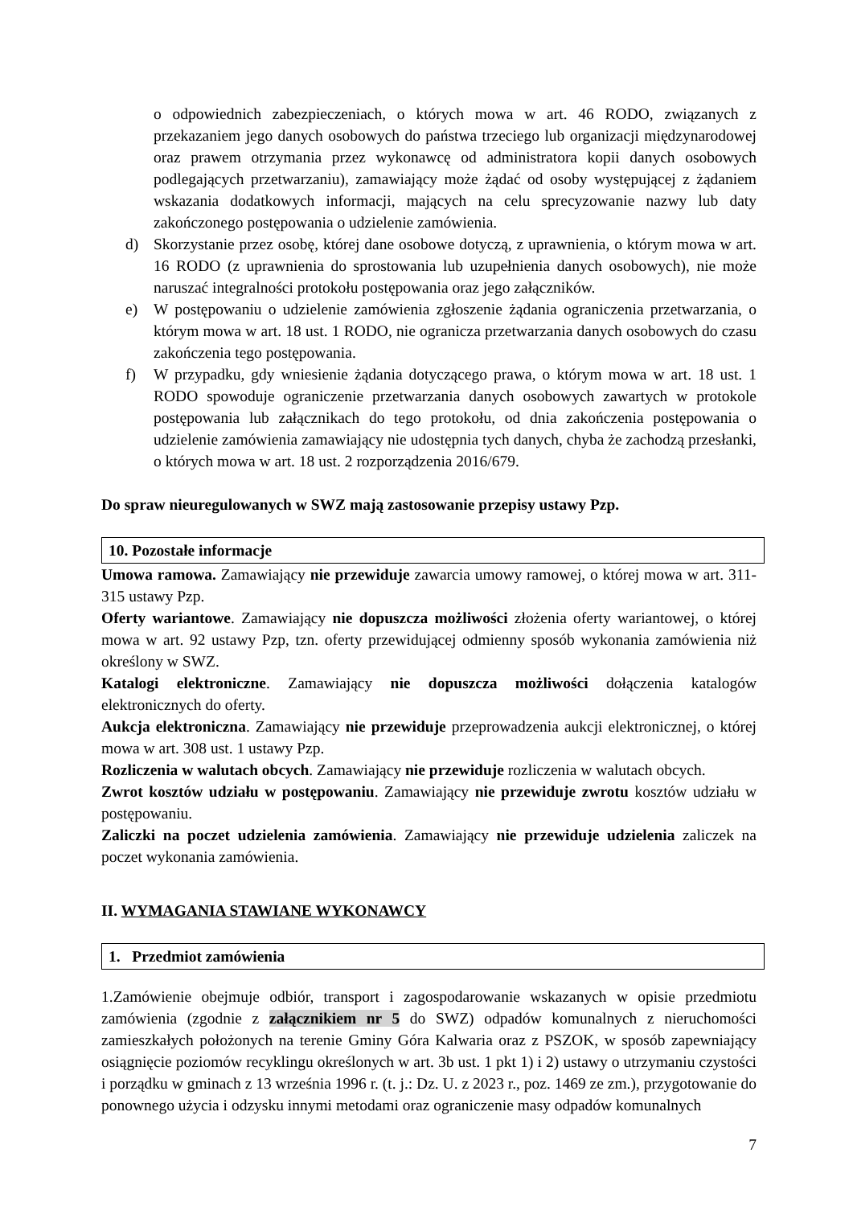o odpowiednich zabezpieczeniach, o których mowa w art. 46 RODO, związanych z przekazaniem jego danych osobowych do państwa trzeciego lub organizacji międzynarodowej oraz prawem otrzymania przez wykonawcę od administratora kopii danych osobowych podlegających przetwarzaniu), zamawiający może żądać od osoby występującej z żądaniem wskazania dodatkowych informacji, mających na celu sprecyzowanie nazwy lub daty zakończonego postępowania o udzielenie zamówienia.
d) Skorzystanie przez osobę, której dane osobowe dotyczą, z uprawnienia, o którym mowa w art. 16 RODO (z uprawnienia do sprostowania lub uzupełnienia danych osobowych), nie może naruszać integralności protokołu postępowania oraz jego załączników.
e) W postępowaniu o udzielenie zamówienia zgłoszenie żądania ograniczenia przetwarzania, o którym mowa w art. 18 ust. 1 RODO, nie ogranicza przetwarzania danych osobowych do czasu zakończenia tego postępowania.
f) W przypadku, gdy wniesienie żądania dotyczącego prawa, o którym mowa w art. 18 ust. 1 RODO spowoduje ograniczenie przetwarzania danych osobowych zawartych w protokole postępowania lub załącznikach do tego protokołu, od dnia zakończenia postępowania o udzielenie zamówienia zamawiający nie udostępnia tych danych, chyba że zachodzą przesłanki, o których mowa w art. 18 ust. 2 rozporządzenia 2016/679.
Do spraw nieuregulowanych w SWZ mają zastosowanie przepisy ustawy Pzp.
10. Pozostałe informacje
Umowa ramowa. Zamawiający nie przewiduje zawarcia umowy ramowej, o której mowa w art. 311-315 ustawy Pzp.
Oferty wariantowe. Zamawiający nie dopuszcza możliwości złożenia oferty wariantowej, o której mowa w art. 92 ustawy Pzp, tzn. oferty przewidującej odmienny sposób wykonania zamówienia niż określony w SWZ.
Katalogi elektroniczne. Zamawiający nie dopuszcza możliwości dołączenia katalogów elektronicznych do oferty.
Aukcja elektroniczna. Zamawiający nie przewiduje przeprowadzenia aukcji elektronicznej, o której mowa w art. 308 ust. 1 ustawy Pzp.
Rozliczenia w walutach obcych. Zamawiający nie przewiduje rozliczenia w walutach obcych.
Zwrot kosztów udziału w postępowaniu. Zamawiający nie przewiduje zwrotu kosztów udziału w postępowaniu.
Zaliczki na poczet udzielenia zamówienia. Zamawiający nie przewiduje udzielenia zaliczek na poczet wykonania zamówienia.
II. WYMAGANIA STAWIANE WYKONAWCY
1. Przedmiot zamówienia
1.Zamówienie obejmuje odbiór, transport i zagospodarowanie wskazanych w opisie przedmiotu zamówienia (zgodnie z załącznikiem nr 5 do SWZ) odpadów komunalnych z nieruchomości zamieszkałych położonych na terenie Gminy Góra Kalwaria oraz z PSZOK, w sposób zapewniający osiągnięcie poziomów recyklingu określonych w art. 3b ust. 1 pkt 1) i 2) ustawy o utrzymaniu czystości i porządku w gminach z 13 września 1996 r. (t. j.: Dz. U. z 2023 r., poz. 1469 ze zm.), przygotowanie do ponownego użycia i odzysku innymi metodami oraz ograniczenie masy odpadów komunalnych
7